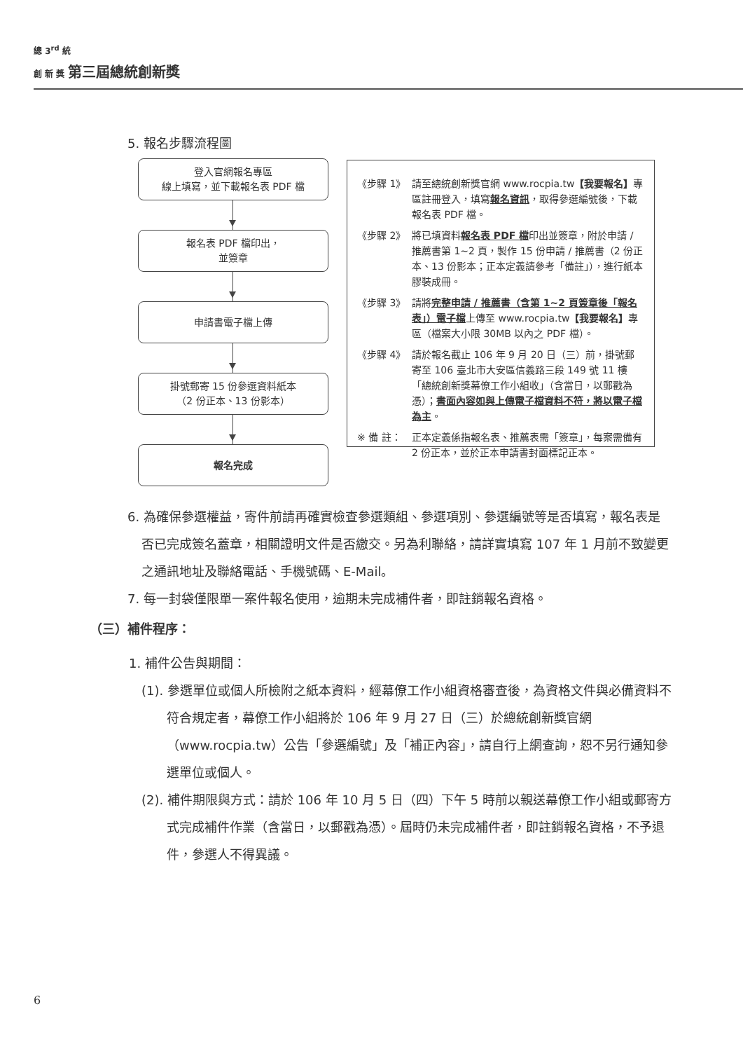總 3<sup>rd</sup> 統
創 新 獎 第三屆總統創新獎
5. 報名步驟流程圖
登入官網報名專區
線上填寫，並下載報名表 PDF 檔
報名表 PDF 檔印出，
並簽章
申請書電子檔上傳
掛號郵寄 15 份參選資料紙本
（2 份正本、13 份影本）
報名完成
《步驟 1》 請至總統創新獎官網 www.rocpia.tw【我要報名】專區註冊登入，填寫報名資訊，取得參選編號後，下載報名表 PDF 檔。
《步驟 2》 將已填資料報名表 PDF 檔印出並簽章，附於申請 / 推薦書第 1~2 頁，製作 15 份申請 / 推薦書（2 份正本、13 份影本；正本定義請參考「備註」），進行紙本膠裝成冊。
《步驟 3》 請將完整申請 / 推薦書（含第 1~2 頁簽章後「報名表」）電子檔上傳至 www.rocpia.tw【我要報名】專區（檔案大小限 30MB 以內之 PDF 檔）。
《步驟 4》 請於報名截止 106 年 9 月 20 日（三）前，掛號郵寄至 106 臺北市大安區信義路三段 149 號 11 樓「總統創新獎幕僚工作小組收」（含當日，以郵戳為憑）；書面內容如與上傳電子檔資料不符，將以電子檔為主。
※ 備 註： 正本定義係指報名表、推薦表需「簽章」，每案需備有 2 份正本，並於正本申請書封面標記正本。
6. 為確保參選權益，寄件前請再確實檢查參選類組、參選項別、參選編號等是否填寫，報名表是否已完成簽名蓋章，相關證明文件是否繳交。另為利聯絡，請詳實填寫 107 年 1 月前不致變更之通訊地址及聯絡電話、手機號碼、E-Mail。
7. 每一封袋僅限單一案件報名使用，逾期未完成補件者，即註銷報名資格。
（三）補件程序：
1. 補件公告與期間：
(1). 參選單位或個人所檢附之紙本資料，經幕僚工作小組資格審查後，為資格文件與必備資料不符合規定者，幕僚工作小組將於 106 年 9 月 27 日（三）於總統創新獎官網（www.rocpia.tw）公告「參選編號」及「補正內容」，請自行上網查詢，恕不另行通知參選單位或個人。
(2). 補件期限與方式：請於 106 年 10 月 5 日（四）下午 5 時前以親送幕僚工作小組或郵寄方式完成補件作業（含當日，以郵戳為憑）。屆時仍未完成補件者，即註銷報名資格，不予退件，參選人不得異議。
6